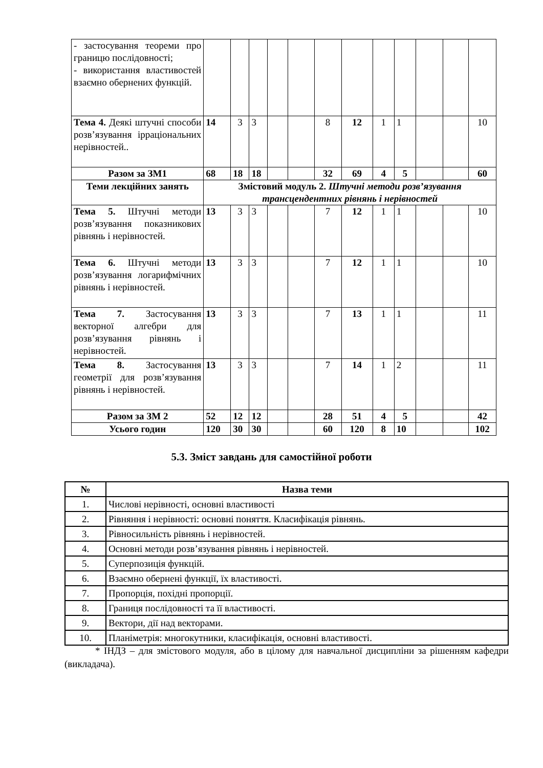| - застосування теореми про границю послідовності; - використання властивостей взаємно обернених функцій. | | | | | | | | | | | | |
| Тема 4. Деякі штучні способи розв’язування ірраціональних нерівностей.. | 14 | 3 | 3 | | | 8 | 12 | 1 | 1 | | | 10 |
| Разом за ЗМ1 | 68 | 18 | 18 | | | 32 | 69 | 4 | 5 | | | 60 |
| Теми лекційних занять | Змістовий модуль 2. Штучні методи розв’язування трансцендентних рівнянь і нерівностей | | | | | | | | | | | |
| Тема 5. Штучні методи розв’язування показникових рівнянь і нерівностей. | 13 | 3 | 3 | | | 7 | 12 | 1 | 1 | | | 10 |
| Тема 6. Штучні методи розв’язування логарифмічних рівнянь і нерівностей. | 13 | 3 | 3 | | | 7 | 12 | 1 | 1 | | | 10 |
| Тема 7. Застосування векторної алгебри для розв’язування рівнянь і нерівностей. | 13 | 3 | 3 | | | 7 | 13 | 1 | 1 | | | 11 |
| Тема 8. Застосування геометрії для розв’язування рівнянь і нерівностей. | 13 | 3 | 3 | | | 7 | 14 | 1 | 2 | | | 11 |
| Разом за ЗМ 2 | 52 | 12 | 12 | | | 28 | 51 | 4 | 5 | | | 42 |
| Усього годин | 120 | 30 | 30 | | | 60 | 120 | 8 | 10 | | | 102 |
5.3. Зміст завдань для самостійної роботи
| № | Назва теми |
| --- | --- |
| 1. | Числові нерівності, основні властивості |
| 2. | Рівняння і нерівності: основні поняття. Класифікація рівнянь. |
| 3. | Рівносильність рівнянь і нерівностей. |
| 4. | Основні методи розв’язування рівнянь і нерівностей. |
| 5. | Суперпозиція функцій. |
| 6. | Взаємно обернені функції, їх властивості. |
| 7. | Пропорція, похідні пропорції. |
| 8. | Границя послідовності та її властивості. |
| 9. | Вектори, дії над векторами. |
| 10. | Планіметрія: многокутники, класифікація, основні властивості. |
* ІНДЗ – для змістового модуля, або в цілому для навчальної дисципліни за рішенням кафедри (викладача).